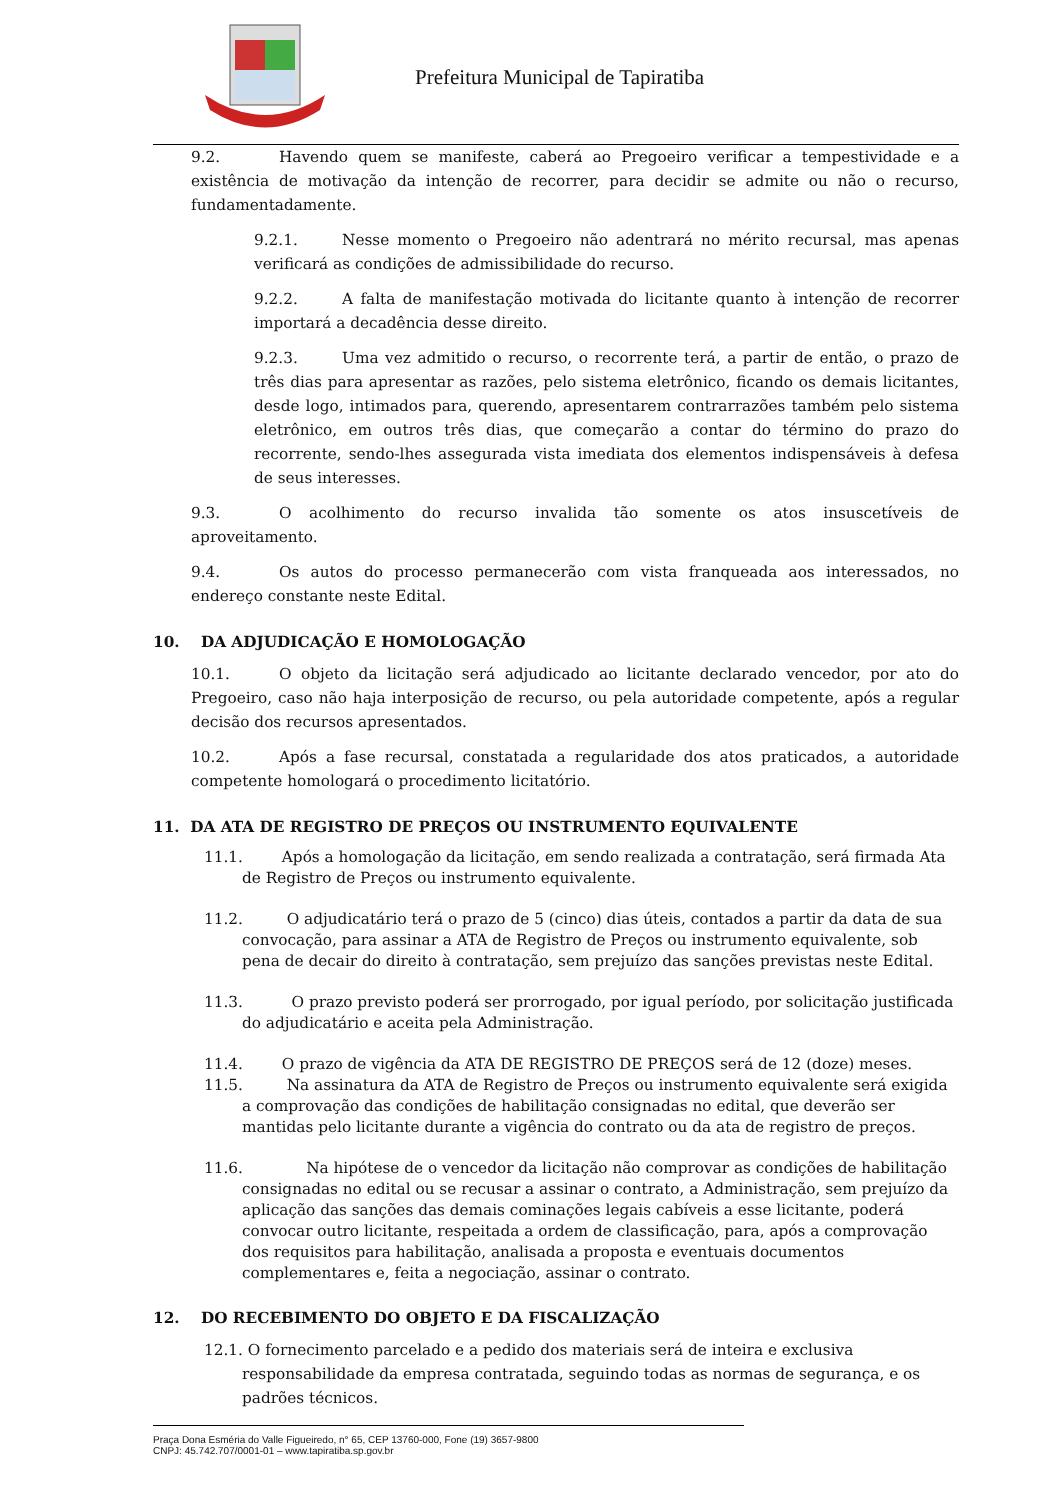Prefeitura Municipal de Tapiratiba
9.2. Havendo quem se manifeste, caberá ao Pregoeiro verificar a tempestividade e a existência de motivação da intenção de recorrer, para decidir se admite ou não o recurso, fundamentadamente.
9.2.1. Nesse momento o Pregoeiro não adentrará no mérito recursal, mas apenas verificará as condições de admissibilidade do recurso.
9.2.2. A falta de manifestação motivada do licitante quanto à intenção de recorrer importará a decadência desse direito.
9.2.3. Uma vez admitido o recurso, o recorrente terá, a partir de então, o prazo de três dias para apresentar as razões, pelo sistema eletrônico, ficando os demais licitantes, desde logo, intimados para, querendo, apresentarem contrarrazões também pelo sistema eletrônico, em outros três dias, que começarão a contar do término do prazo do recorrente, sendo-lhes assegurada vista imediata dos elementos indispensáveis à defesa de seus interesses.
9.3. O acolhimento do recurso invalida tão somente os atos insuscetíveis de aproveitamento.
9.4. Os autos do processo permanecerão com vista franqueada aos interessados, no endereço constante neste Edital.
10. DA ADJUDICAÇÃO E HOMOLOGAÇÃO
10.1. O objeto da licitação será adjudicado ao licitante declarado vencedor, por ato do Pregoeiro, caso não haja interposição de recurso, ou pela autoridade competente, após a regular decisão dos recursos apresentados.
10.2. Após a fase recursal, constatada a regularidade dos atos praticados, a autoridade competente homologará o procedimento licitatório.
11. DA ATA DE REGISTRO DE PREÇOS OU INSTRUMENTO EQUIVALENTE
11.1. Após a homologação da licitação, em sendo realizada a contratação, será firmada Ata de Registro de Preços ou instrumento equivalente.
11.2. O adjudicatário terá o prazo de 5 (cinco) dias úteis, contados a partir da data de sua convocação, para assinar a ATA de Registro de Preços ou instrumento equivalente, sob pena de decair do direito à contratação, sem prejuízo das sanções previstas neste Edital.
11.3. O prazo previsto poderá ser prorrogado, por igual período, por solicitação justificada do adjudicatário e aceita pela Administração.
11.4. O prazo de vigência da ATA DE REGISTRO DE PREÇOS será de 12 (doze) meses.
11.5. Na assinatura da ATA de Registro de Preços ou instrumento equivalente será exigida a comprovação das condições de habilitação consignadas no edital, que deverão ser mantidas pelo licitante durante a vigência do contrato ou da ata de registro de preços.
11.6. Na hipótese de o vencedor da licitação não comprovar as condições de habilitação consignadas no edital ou se recusar a assinar o contrato, a Administração, sem prejuízo da aplicação das sanções das demais cominações legais cabíveis a esse licitante, poderá convocar outro licitante, respeitada a ordem de classificação, para, após a comprovação dos requisitos para habilitação, analisada a proposta e eventuais documentos complementares e, feita a negociação, assinar o contrato.
12. DO RECEBIMENTO DO OBJETO E DA FISCALIZAÇÃO
12.1. O fornecimento parcelado e a pedido dos materiais será de inteira e exclusiva responsabilidade da empresa contratada, seguindo todas as normas de segurança, e os padrões técnicos.
Praça Dona Esméria do Valle Figueiredo, n° 65, CEP 13760-000, Fone (19) 3657-9800
CNPJ: 45.742.707/0001-01 – www.tapiratiba.sp.gov.br